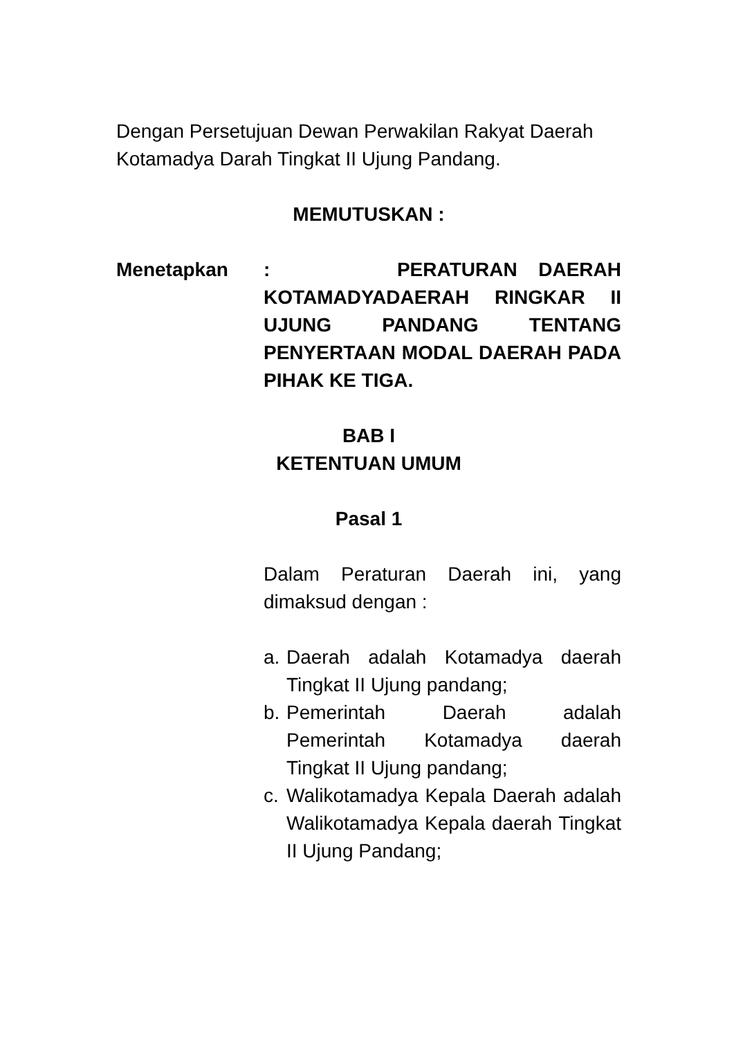Dengan Persetujuan Dewan Perwakilan Rakyat Daerah Kotamadya Darah Tingkat II Ujung Pandang.
MEMUTUSKAN :
Menetapkan : PERATURAN DAERAH KOTAMADYADAERAH RINGKAR II UJUNG PANDANG TENTANG PENYERTAAN MODAL DAERAH PADA PIHAK KE TIGA.
BAB I
KETENTUAN UMUM
Pasal 1
Dalam Peraturan Daerah ini, yang dimaksud dengan :
a. Daerah adalah Kotamadya daerah Tingkat II Ujung pandang;
b. Pemerintah Daerah adalah Pemerintah Kotamadya daerah Tingkat II Ujung pandang;
c. Walikotamadya Kepala Daerah adalah Walikotamadya Kepala daerah Tingkat II Ujung Pandang;